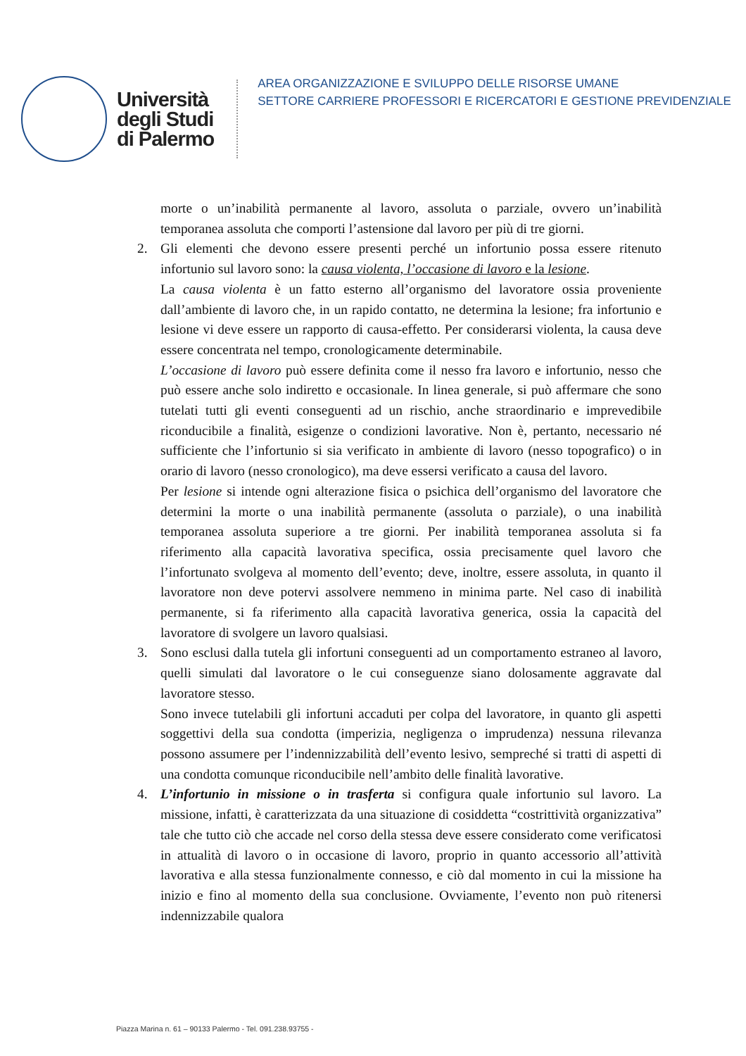Università
degli Studi
di Palermo
AREA ORGANIZZAZIONE E SVILUPPO DELLE RISORSE UMANE
SETTORE CARRIERE PROFESSORI E RICERCATORI E GESTIONE PREVIDENZIALE
morte o un’inabilità permanente al lavoro, assoluta o parziale, ovvero un’inabilità temporanea assoluta che comporti l’astensione dal lavoro per più di tre giorni.
2. Gli elementi che devono essere presenti perché un infortunio possa essere ritenuto infortunio sul lavoro sono: la causa violenta, l’occasione di lavoro e la lesione.
La causa violenta è un fatto esterno all’organismo del lavoratore ossia proveniente dall’ambiente di lavoro che, in un rapido contatto, ne determina la lesione; fra infortunio e lesione vi deve essere un rapporto di causa-effetto. Per considerarsi violenta, la causa deve essere concentrata nel tempo, cronologicamente determinabile.
L’occasione di lavoro può essere definita come il nesso fra lavoro e infortunio, nesso che può essere anche solo indiretto e occasionale. In linea generale, si può affermare che sono tutelati tutti gli eventi conseguenti ad un rischio, anche straordinario e imprevedibile riconducibile a finalità, esigenze o condizioni lavorative. Non è, pertanto, necessario né sufficiente che l’infortunio si sia verificato in ambiente di lavoro (nesso topografico) o in orario di lavoro (nesso cronologico), ma deve essersi verificato a causa del lavoro.
Per lesione si intende ogni alterazione fisica o psichica dell’organismo del lavoratore che determini la morte o una inabilità permanente (assoluta o parziale), o una inabilità temporanea assoluta superiore a tre giorni. Per inabilità temporanea assoluta si fa riferimento alla capacità lavorativa specifica, ossia precisamente quel lavoro che l’infortunato svolgeva al momento dell’evento; deve, inoltre, essere assoluta, in quanto il lavoratore non deve potervi assolvere nemmeno in minima parte. Nel caso di inabilità permanente, si fa riferimento alla capacità lavorativa generica, ossia la capacità del lavoratore di svolgere un lavoro qualsiasi.
3. Sono esclusi dalla tutela gli infortuni conseguenti ad un comportamento estraneo al lavoro, quelli simulati dal lavoratore o le cui conseguenze siano dolosamente aggravate dal lavoratore stesso.
Sono invece tutelabili gli infortuni accaduti per colpa del lavoratore, in quanto gli aspetti soggettivi della sua condotta (imperizia, negligenza o imprudenza) nessuna rilevanza possono assumere per l’indennizzabilità dell’evento lesivo, sempreché si tratti di aspetti di una condotta comunque riconducibile nell’ambito delle finalità lavorative.
4. L’infortunio in missione o in trasferta si configura quale infortunio sul lavoro. La missione, infatti, è caratterizzata da una situazione di cosiddetta “costrittività organizzativa” tale che tutto ciò che accade nel corso della stessa deve essere considerato come verificatosi in attualità di lavoro o in occasione di lavoro, proprio in quanto accessorio all’attività lavorativa e alla stessa funzionalmente connesso, e ciò dal momento in cui la missione ha inizio e fino al momento della sua conclusione. Ovviamente, l’evento non può ritenersi indennizzabile qualora
Piazza Marina n. 61 – 90133 Palermo - Tel. 091.238.93755 -